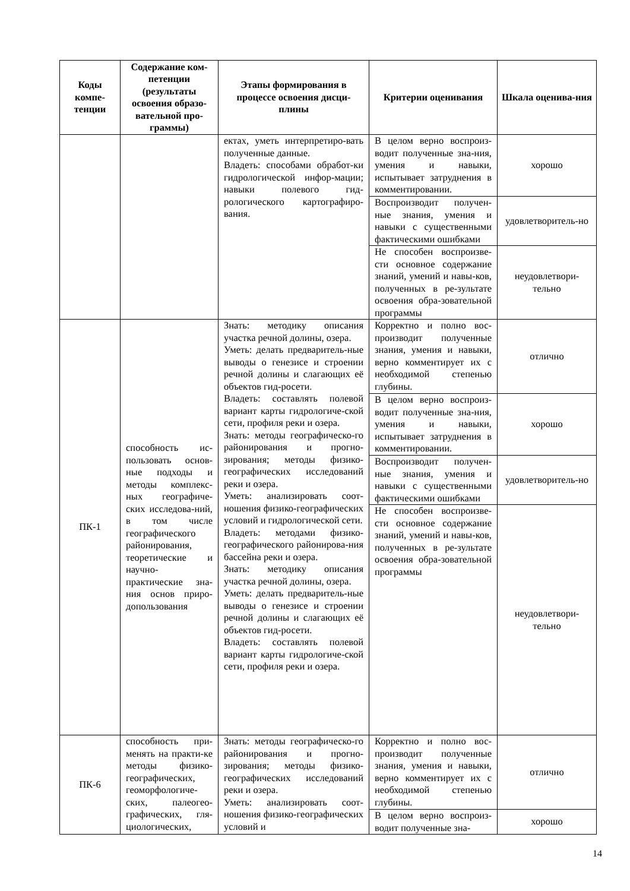| Коды компе-тенции | Содержание ком-петенции (результаты освоения образо-вательной про-граммы) | Этапы формирования в процессе освоения дисци-плины | Критерии оценивания | Шкала оценива-ния |
| --- | --- | --- | --- | --- |
| | | ектах, уметь интерпретиро-вать полученные данные. Владеть: способами обработ-ки гидрологической инфор-мации; навыки полевого гид-рологического картографиро-вания. | В целом верно воспроиз-водит полученные зна-ния, умения и навыки, испытывает затруднения в комментировании. | хорошо |
| | | | Воспроизводит получен-ные знания, умения и навыки с существенными фактическими ошибками | удовлетворитель-но |
| | | | Не способен воспроизве-сти основное содержание знаний, умений и навы-ков, полученных в ре-зультате освоения обра-зовательной программы | неудовлетвори-тельно |
| ПК-1 | способность ис-пользовать основ-ные подходы и методы комплекс-ных географиче-ских исследова-ний, в том числе географического районирования, теоретические и научно-практические зна-ния основ приро-допользования | Знать: методику описания участка речной долины, озера. Уметь: делать предваритель-ные выводы о генезисе и строении речной долины и слагающих её объектов гид-росети. Владеть: составлять полевой вариант карты гидрологиче-ской сети, профиля реки и озера. Знать: методы географическо-го районирования и прогно-зирования; методы физико-географических исследований реки и озера. Уметь: анализировать соот-ношения физико-географических условий и гидрологической сети. Владеть: методами физико-географического районирова-ния бассейна реки и озера. Знать: методику описания участка речной долины, озера. Уметь: делать предваритель-ные выводы о генезисе и строении речной долины и слагающих её объектов гид-росети. Владеть: составлять полевой вариант карты гидрологиче-ской сети, профиля реки и озера. | Корректно и полно вос-производит полученные знания, умения и навыки, верно комментирует их с необходимой степенью глубины. | отлично |
| | | | В целом верно воспроиз-водит полученные зна-ния, умения и навыки, испытывает затруднения в комментировании. | хорошо |
| | | | Воспроизводит получен-ные знания, умения и навыки с существенными фактическими ошибками | удовлетворитель-но |
| | | | Не способен воспроизве-сти основное содержание знаний, умений и навы-ков, полученных в ре-зультате освоения обра-зовательной программы | неудовлетвори-тельно |
| ПК-6 | способность при-менять на практи-ке методы физико-географических, геоморфологиче-ских, палеогео-графических, гля-циологических, | Знать: методы географическо-го районирования и прогно-зирования; методы физико-географических исследований реки и озера. Уметь: анализировать соот-ношения физико-географических условий и | Корректно и полно вос-производит полученные знания, умения и навыки, верно комментирует их с необходимой степенью глубины. | отлично |
| | | | В целом верно воспроиз-водит полученные зна- | хорошо |
14